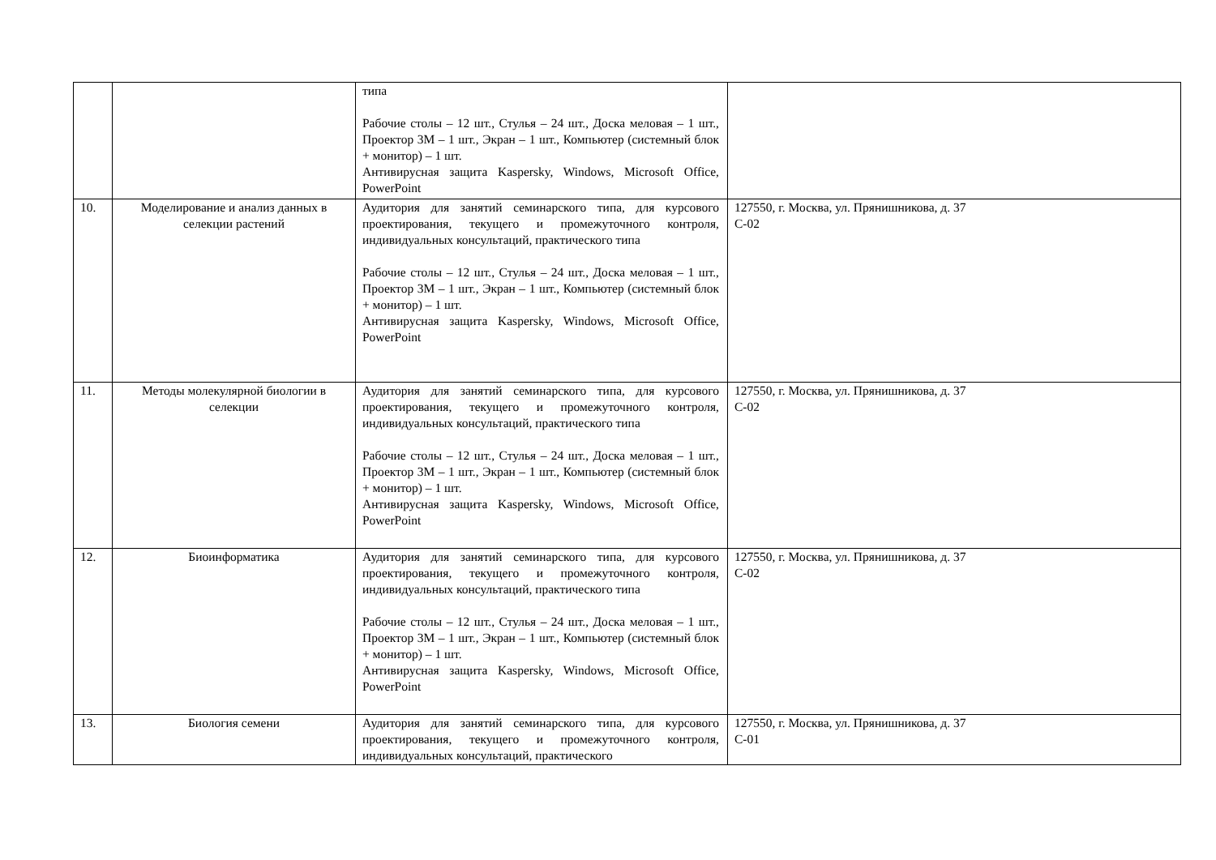| | | типа Рабочие столы – 12 шт., Стулья – 24 шт., Доска меловая – 1 шт., Проектор 3М – 1 шт., Экран – 1 шт., Компьютер (системный блок + монитор) – 1 шт. Антивирусная защита Kaspersky, Windows, Microsoft Office, PowerPoint | |
| 10. | Моделирование и анализ данных в селекции растений | Аудитория для занятий семинарского типа, для курсового проектирования, текущего и промежуточного контроля, индивидуальных консультаций, практического типа Рабочие столы – 12 шт., Стулья – 24 шт., Доска меловая – 1 шт., Проектор 3М – 1 шт., Экран – 1 шт., Компьютер (системный блок + монитор) – 1 шт. Антивирусная защита Kaspersky, Windows, Microsoft Office, PowerPoint | 127550, г. Москва, ул. Прянишникова, д. 37 С-02 |
| 11. | Методы молекулярной биологии в селекции | Аудитория для занятий семинарского типа, для курсового проектирования, текущего и промежуточного контроля, индивидуальных консультаций, практического типа Рабочие столы – 12 шт., Стулья – 24 шт., Доска меловая – 1 шт., Проектор 3М – 1 шт., Экран – 1 шт., Компьютер (системный блок + монитор) – 1 шт. Антивирусная защита Kaspersky, Windows, Microsoft Office, PowerPoint | 127550, г. Москва, ул. Прянишникова, д. 37 С-02 |
| 12. | Биоинформатика | Аудитория для занятий семинарского типа, для курсового проектирования, текущего и промежуточного контроля, индивидуальных консультаций, практического типа Рабочие столы – 12 шт., Стулья – 24 шт., Доска меловая – 1 шт., Проектор 3М – 1 шт., Экран – 1 шт., Компьютер (системный блок + монитор) – 1 шт. Антивирусная защита Kaspersky, Windows, Microsoft Office, PowerPoint | 127550, г. Москва, ул. Прянишникова, д. 37 С-02 |
| 13. | Биология семени | Аудитория для занятий семинарского типа, для курсового проектирования, текущего и промежуточного контроля, индивидуальных консультаций, практического | 127550, г. Москва, ул. Прянишникова, д. 37 С-01 |